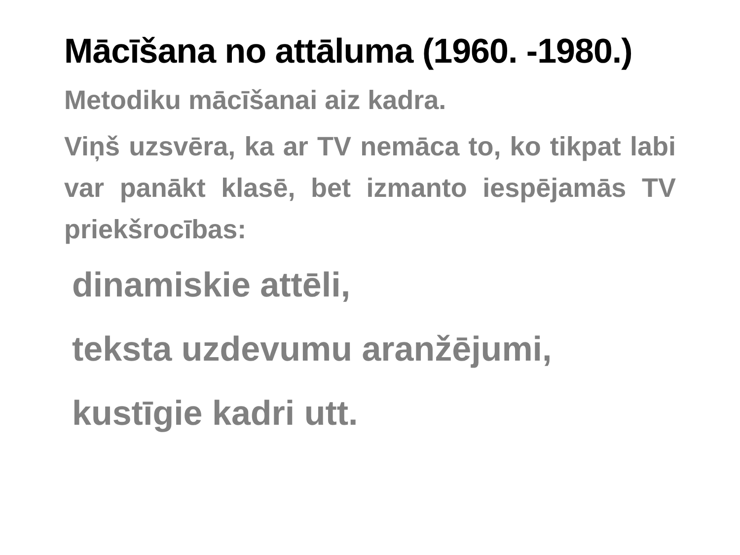Mācīšana no attāluma (1960. -1980.)
Metodiku mācīšanai aiz kadra.
Viņš uzsvēra, ka ar TV nemāca to, ko tikpat labi var panākt klasē, bet izmanto iespējamās TV priekšrocības:
dinamiskie attēli,
teksta uzdevumu aranžējumi,
kustīgie kadri utt.